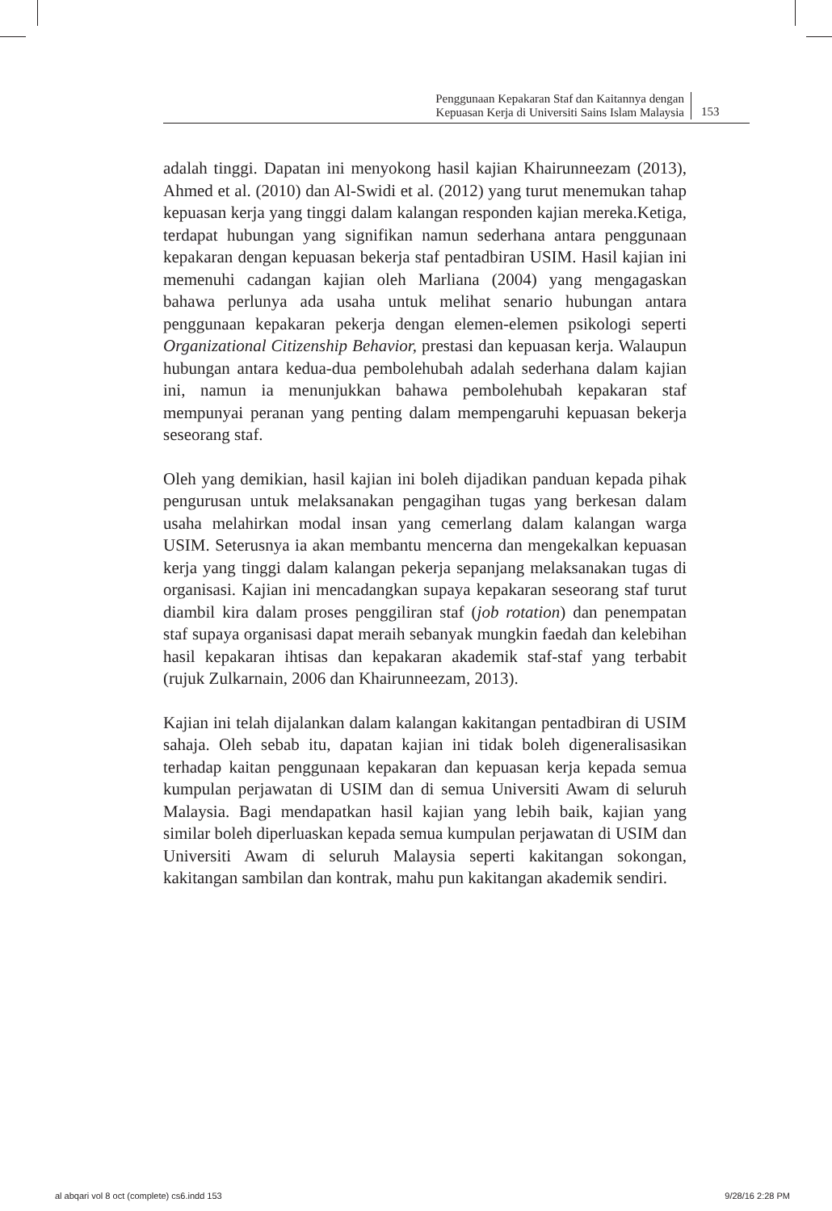Penggunaan Kepakaran Staf dan Kaitannya dengan
Kepuasan Kerja di Universiti Sains Islam Malaysia
153
adalah tinggi. Dapatan ini menyokong hasil kajian Khairunneezam (2013), Ahmed et al. (2010) dan Al-Swidi et al. (2012) yang turut menemukan tahap kepuasan kerja yang tinggi dalam kalangan responden kajian mereka.Ketiga, terdapat hubungan yang signifikan namun sederhana antara penggunaan kepakaran dengan kepuasan bekerja staf pentadbiran USIM. Hasil kajian ini memenuhi cadangan kajian oleh Marliana (2004) yang mengagaskan bahawa perlunya ada usaha untuk melihat senario hubungan antara penggunaan kepakaran pekerja dengan elemen-elemen psikologi seperti Organizational Citizenship Behavior, prestasi dan kepuasan kerja. Walaupun hubungan antara kedua-dua pembolehubah adalah sederhana dalam kajian ini, namun ia menunjukkan bahawa pembolehubah kepakaran staf mempunyai peranan yang penting dalam mempengaruhi kepuasan bekerja seseorang staf.
Oleh yang demikian, hasil kajian ini boleh dijadikan panduan kepada pihak pengurusan untuk melaksanakan pengagihan tugas yang berkesan dalam usaha melahirkan modal insan yang cemerlang dalam kalangan warga USIM. Seterusnya ia akan membantu mencerna dan mengekalkan kepuasan kerja yang tinggi dalam kalangan pekerja sepanjang melaksanakan tugas di organisasi. Kajian ini mencadangkan supaya kepakaran seseorang staf turut diambil kira dalam proses penggiliran staf (job rotation) dan penempatan staf supaya organisasi dapat meraih sebanyak mungkin faedah dan kelebihan hasil kepakaran ihtisas dan kepakaran akademik staf-staf yang terbabit (rujuk Zulkarnain, 2006 dan Khairunneezam, 2013).
Kajian ini telah dijalankan dalam kalangan kakitangan pentadbiran di USIM sahaja. Oleh sebab itu, dapatan kajian ini tidak boleh digeneralisasikan terhadap kaitan penggunaan kepakaran dan kepuasan kerja kepada semua kumpulan perjawatan di USIM dan di semua Universiti Awam di seluruh Malaysia. Bagi mendapatkan hasil kajian yang lebih baik, kajian yang similar boleh diperluaskan kepada semua kumpulan perjawatan di USIM dan Universiti Awam di seluruh Malaysia seperti kakitangan sokongan, kakitangan sambilan dan kontrak, mahu pun kakitangan akademik sendiri.
al abqari vol 8 oct (complete) cs6.indd 153 9/28/16 2:28 PM